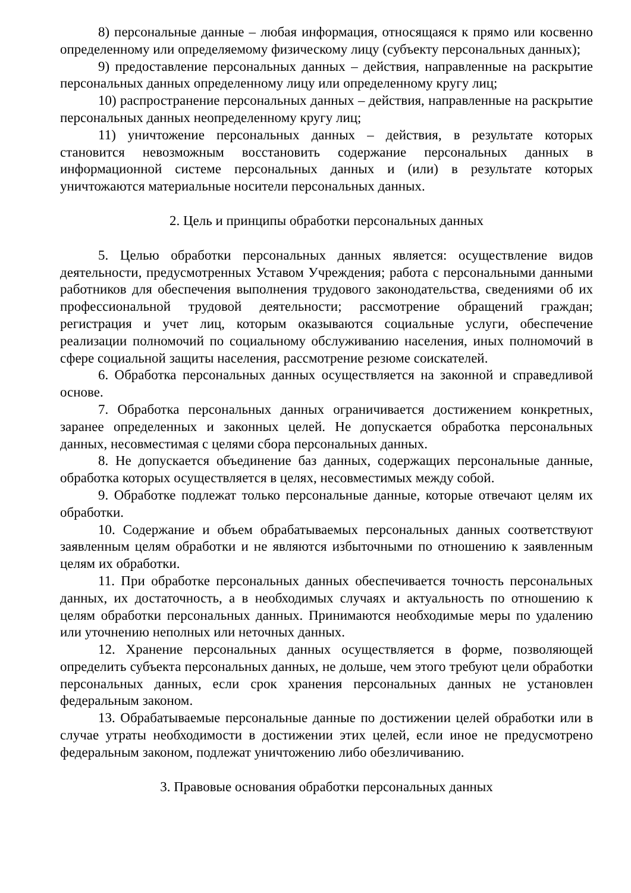8) персональные данные – любая информация, относящаяся к прямо или косвенно определенному или определяемому физическому лицу (субъекту персональных данных);
9) предоставление персональных данных – действия, направленные на раскрытие персональных данных определенному лицу или определенному кругу лиц;
10) распространение персональных данных – действия, направленные на раскрытие персональных данных неопределенному кругу лиц;
11) уничтожение персональных данных – действия, в результате которых становится невозможным восстановить содержание персональных данных в информационной системе персональных данных и (или) в результате которых уничтожаются материальные носители персональных данных.
2. Цель и принципы обработки персональных данных
5. Целью обработки персональных данных является: осуществление видов деятельности, предусмотренных Уставом Учреждения; работа с персональными данными работников для обеспечения выполнения трудового законодательства, сведениями об их профессиональной трудовой деятельности; рассмотрение обращений граждан; регистрация и учет лиц, которым оказываются социальные услуги, обеспечение реализации полномочий по социальному обслуживанию населения, иных полномочий в сфере социальной защиты населения, рассмотрение резюме соискателей.
6. Обработка персональных данных осуществляется на законной и справедливой основе.
7. Обработка персональных данных ограничивается достижением конкретных, заранее определенных и законных целей. Не допускается обработка персональных данных, несовместимая с целями сбора персональных данных.
8. Не допускается объединение баз данных, содержащих персональные данные, обработка которых осуществляется в целях, несовместимых между собой.
9. Обработке подлежат только персональные данные, которые отвечают целям их обработки.
10. Содержание и объем обрабатываемых персональных данных соответствуют заявленным целям обработки и не являются избыточными по отношению к заявленным целям их обработки.
11. При обработке персональных данных обеспечивается точность персональных данных, их достаточность, а в необходимых случаях и актуальность по отношению к целям обработки персональных данных. Принимаются необходимые меры по удалению или уточнению неполных или неточных данных.
12. Хранение персональных данных осуществляется в форме, позволяющей определить субъекта персональных данных, не дольше, чем этого требуют цели обработки персональных данных, если срок хранения персональных данных не установлен федеральным законом.
13. Обрабатываемые персональные данные по достижении целей обработки или в случае утраты необходимости в достижении этих целей, если иное не предусмотрено федеральным законом, подлежат уничтожению либо обезличиванию.
3. Правовые основания обработки персональных данных